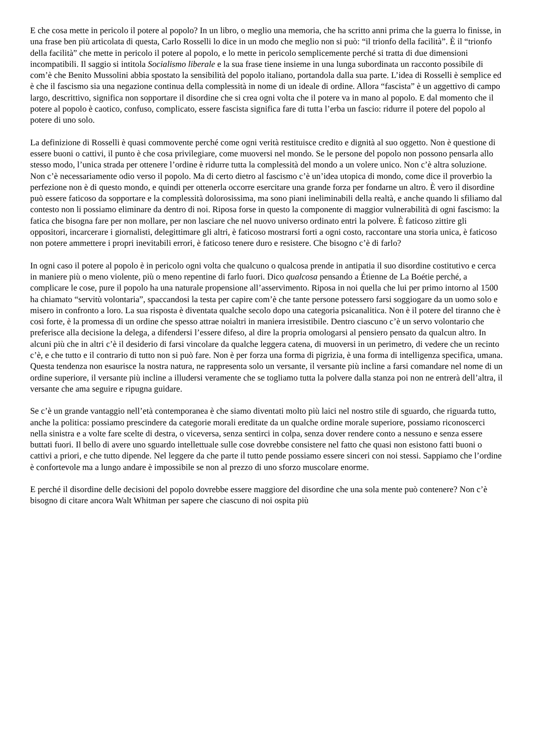E che cosa mette in pericolo il potere al popolo? In un libro, o meglio una memoria, che ha scritto anni prima che la guerra lo finisse, in una frase ben più articolata di questa, Carlo Rosselli lo dice in un modo che meglio non si può: “il trionfo della facilità”. È il “trionfo della facilità” che mette in pericolo il potere al popolo, e lo mette in pericolo semplicemente perché si tratta di due dimensioni incompatibili. Il saggio si intitola Socialismo liberale e la sua frase tiene insieme in una lunga subordinata un racconto possibile di com’è che Benito Mussolini abbia spostato la sensibilità del popolo italiano, portandola dalla sua parte. L’idea di Rosselli è semplice ed è che il fascismo sia una negazione continua della complessità in nome di un ideale di ordine. Allora “fascista” è un aggettivo di campo largo, descrittivo, significa non sopportare il disordine che si crea ogni volta che il potere va in mano al popolo. E dal momento che il potere al popolo è caotico, confuso, complicato, essere fascista significa fare di tutta l’erba un fascio: ridurre il potere del popolo al potere di uno solo.
La definizione di Rosselli è quasi commovente perché come ogni verità restituisce credito e dignità al suo oggetto. Non è questione di essere buoni o cattivi, il punto è che cosa privilegiare, come muoversi nel mondo. Se le persone del popolo non possono pensarla allo stesso modo, l’unica strada per ottenere l’ordine è ridurre tutta la complessità del mondo a un volere unico. Non c’è altra soluzione. Non c’è necessariamente odio verso il popolo. Ma di certo dietro al fascismo c’è un’idea utopica di mondo, come dice il proverbio la perfezione non è di questo mondo, e quindi per ottenerla occorre esercitare una grande forza per fondarne un altro. È vero il disordine può essere faticoso da sopportare e la complessità dolorosissima, ma sono piani ineliminabili della realtà, e anche quando li sfiliamo dal contesto non li possiamo eliminare da dentro di noi. Riposa forse in questo la componente di maggior vulnerabilità di ogni fascismo: la fatica che bisogna fare per non mollare, per non lasciare che nel nuovo universo ordinato entri la polvere. È faticoso zittire gli oppositori, incarcerare i giornalisti, delegittimare gli altri, è faticoso mostrarsi forti a ogni costo, raccontare una storia unica, è faticoso non potere ammettere i propri inevitabili errori, è faticoso tenere duro e resistere. Che bisogno c’è di farlo?
In ogni caso il potere al popolo è in pericolo ogni volta che qualcuno o qualcosa prende in antipatia il suo disordine costitutivo e cerca in maniere più o meno violente, più o meno repentine di farlo fuori. Dico qualcosa pensando a Étienne de La Boétie perché, a complicare le cose, pure il popolo ha una naturale propensione all’asservimento. Riposa in noi quella che lui per primo intorno al 1500 ha chiamato “servitù volontaria”, spaccandosi la testa per capire com’è che tante persone potessero farsi soggiogare da un uomo solo e misero in confronto a loro. La sua risposta è diventata qualche secolo dopo una categoria psicanalitica. Non è il potere del tiranno che è così forte, è la promessa di un ordine che spesso attrae noialtri in maniera irresistibile. Dentro ciascuno c’è un servo volontario che preferisce alla decisione la delega, a difendersi l’essere difeso, al dire la propria omologarsi al pensiero pensato da qualcun altro. In alcuni più che in altri c’è il desiderio di farsi vincolare da qualche leggera catena, di muoversi in un perimetro, di vedere che un recinto c’è, e che tutto e il contrario di tutto non si può fare. Non è per forza una forma di pigrizia, è una forma di intelligenza specifica, umana. Questa tendenza non esaurisce la nostra natura, ne rappresenta solo un versante, il versante più incline a farsi comandare nel nome di un ordine superiore, il versante più incline a illudersi veramente che se togliamo tutta la polvere dalla stanza poi non ne entrerà dell’altra, il versante che ama seguire e ripugna guidare.
Se c’è un grande vantaggio nell’età contemporanea è che siamo diventati molto più laici nel nostro stile di sguardo, che riguarda tutto, anche la politica: possiamo prescindere da categorie morali ereditate da un qualche ordine morale superiore, possiamo riconoscerci nella sinistra e a volte fare scelte di destra, o viceversa, senza sentirci in colpa, senza dover rendere conto a nessuno e senza essere buttati fuori. Il bello di avere uno sguardo intellettuale sulle cose dovrebbe consistere nel fatto che quasi non esistono fatti buoni o cattivi a priori, e che tutto dipende. Nel leggere da che parte il tutto pende possiamo essere sinceri con noi stessi. Sappiamo che l’ordine è confortevole ma a lungo andare è impossibile se non al prezzo di uno sforzo muscolare enorme.
E perché il disordine delle decisioni del popolo dovrebbe essere maggiore del disordine che una sola mente può contenere? Non c’è bisogno di citare ancora Walt Whitman per sapere che ciascuno di noi ospita più